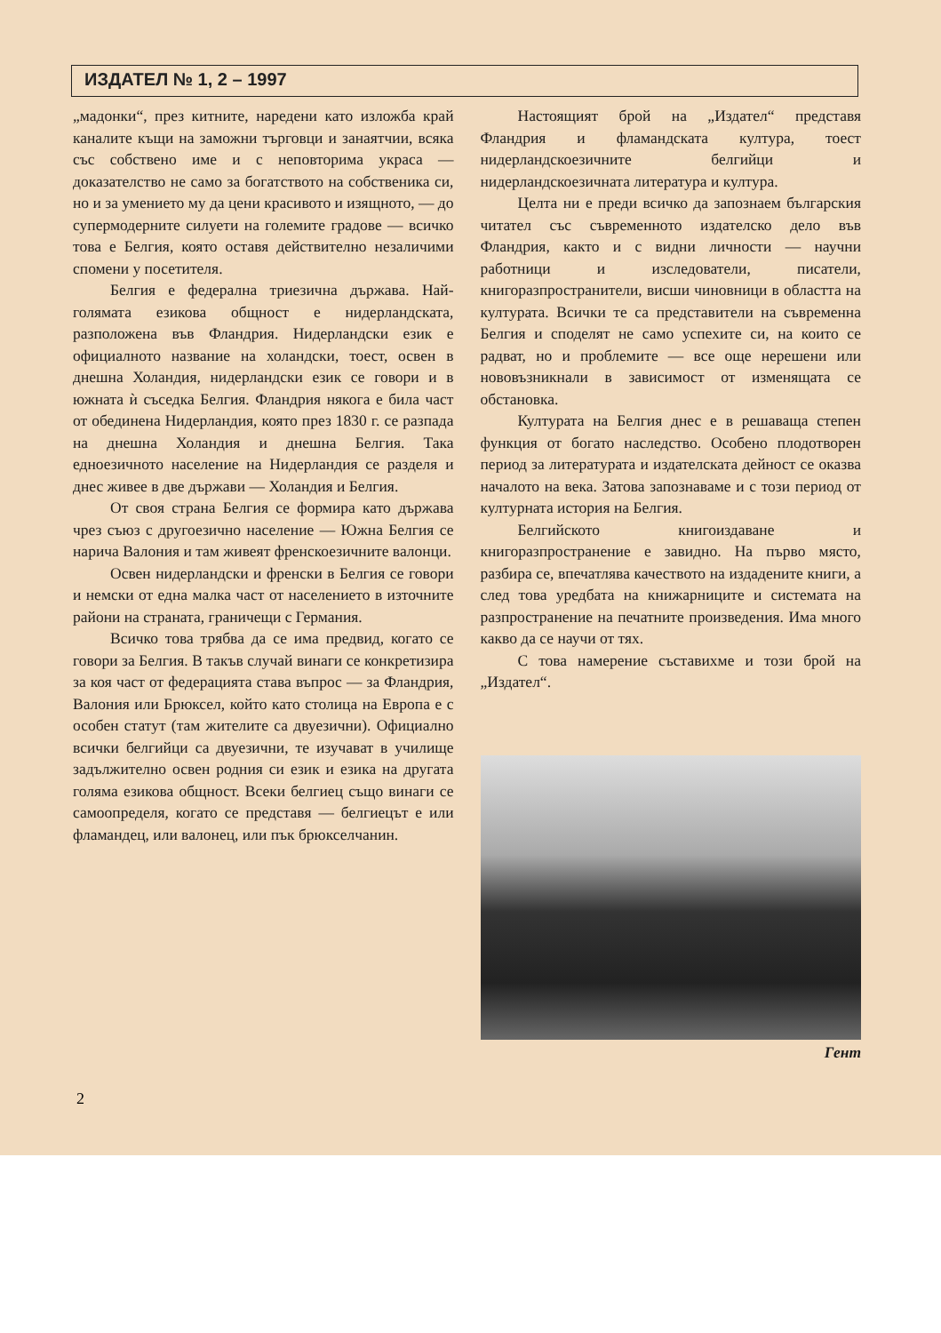ИЗДАТЕЛ № 1, 2 – 1997
„мадонки“, през китните, наредени като изложба край каналите къщи на заможни търговци и занаятчии, всяка със собствено име и с неповторима украса — доказателство не само за богатството на собственика си, но и за умението му да цени красивото и изящното, — до супермодерните силуети на големите градове — всичко това е Белгия, която оставя действително незаличими спомени у посетителя.
Белгия е федерална триезична държава. Най-голямата езикова общност е нидерландската, разположена във Фландрия. Нидерландски език е официалното название на холандски, тоест, освен в днешна Холандия, нидерландски език се говори и в южната ѝ съседка Белгия. Фландрия някога е била част от обединена Нидерландия, която през 1830 г. се разпада на днешна Холандия и днешна Белгия. Така едноезичното население на Нидерландия се разделя и днес живее в две държави — Холандия и Белгия.
От своя страна Белгия се формира като държава чрез съюз с другоезично население — Южна Белгия се нарича Валония и там живеят френскоезичните валонци.
Освен нидерландски и френски в Белгия се говори и немски от една малка част от населението в източните райони на страната, граничещи с Германия.
Всичко това трябва да се има предвид, когато се говори за Белгия. В такъв случай винаги се конкретизира за коя част от федерацията става въпрос — за Фландрия, Валония или Брюксел, който като столица на Европа е с особен статут (там жителите са двуезични). Официално всички белгийци са двуезични, те изучават в училище задължително освен родния си език и езика на другата голяма езикова общност. Всеки белгиец също винаги се самоопределя, когато се представя — белгиецът е или фламандец, или валонец, или пък брюкселчанин.
Настоящият брой на „Издател“ представя Фландрия и фламандската култура, тоест нидерландскоезичните белгийци и нидерландскоезичната литература и култура.
Целта ни е преди всичко да запознаем българския читател със съвременното издателско дело във Фландрия, както и с видни личности — научни работници и изследователи, писатели, книгоразпространители, висши чиновници в областта на културата. Всички те са представители на съвременна Белгия и споделят не само успехите си, на които се радват, но и проблемите — все още нерешени или нововъзникнали в зависимост от изменящата се обстановка.
Културата на Белгия днес е в решаваща степен функция от богато наследство. Особено плодотворен период за литературата и издателската дейност се оказва началото на века. Затова запознаваме и с този период от културната история на Белгия.
Белгийското книгоиздаване и книгоразпространение е завидно. На първо място, разбира се, впечатлява качеството на издадените книги, а след това уредбата на книжарниците и системата на разпространение на печатните произведения. Има много какво да се научи от тях.
С това намерение съставихме и този брой на „Издател“.
Гент
2